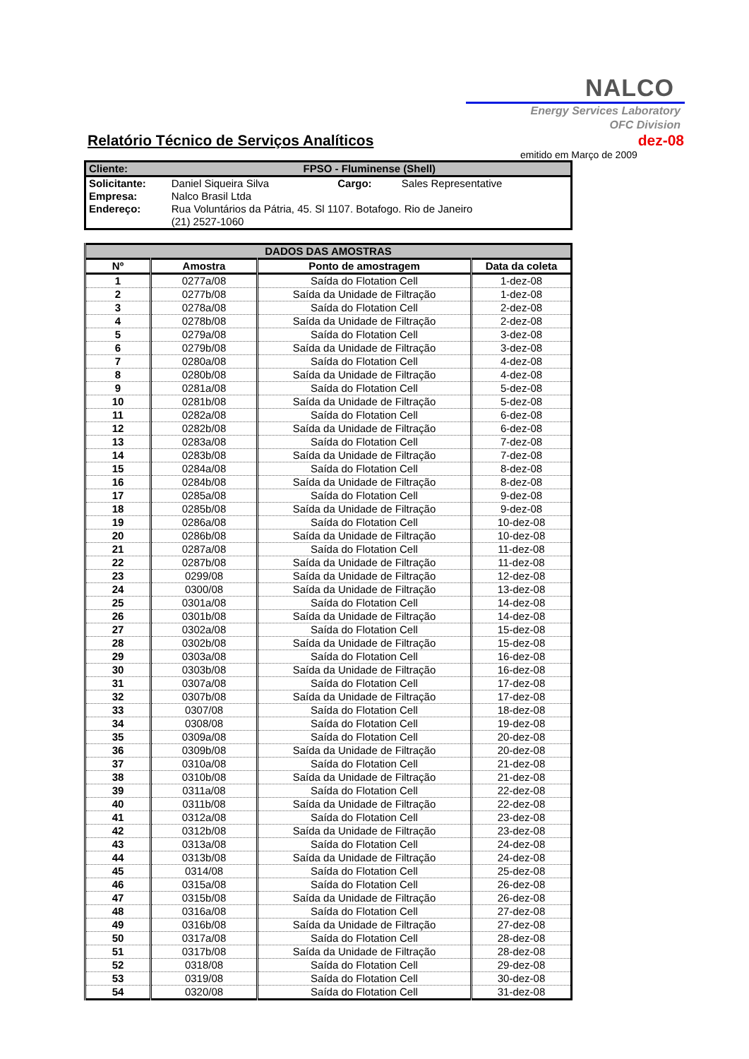NALCO
Energy Services Laboratory
OFC Division
Relatório Técnico de Serviços Analíticos
dez-08
emitido em Março de 2009
| Cliente: | FPSO - Fluminense (Shell) | | |
| Solicitante: | Daniel Siqueira Silva | Cargo: | Sales Representative |
| Empresa: | Nalco Brasil Ltda | | |
| Endereço: | Rua Voluntários da Pátria, 45. Sl 1107. Botafogo. Rio de Janeiro | | |
| | (21) 2527-1060 | | |
| DADOS DAS AMOSTRAS | | | |
| --- | --- | --- | --- |
| Nº | Amostra | Ponto de amostragem | Data da coleta |
| 1 | 0277a/08 | Saída do Flotation Cell | 1-dez-08 |
| 2 | 0277b/08 | Saída da Unidade de Filtração | 1-dez-08 |
| 3 | 0278a/08 | Saída do Flotation Cell | 2-dez-08 |
| 4 | 0278b/08 | Saída da Unidade de Filtração | 2-dez-08 |
| 5 | 0279a/08 | Saída do Flotation Cell | 3-dez-08 |
| 6 | 0279b/08 | Saída da Unidade de Filtração | 3-dez-08 |
| 7 | 0280a/08 | Saída do Flotation Cell | 4-dez-08 |
| 8 | 0280b/08 | Saída da Unidade de Filtração | 4-dez-08 |
| 9 | 0281a/08 | Saída do Flotation Cell | 5-dez-08 |
| 10 | 0281b/08 | Saída da Unidade de Filtração | 5-dez-08 |
| 11 | 0282a/08 | Saída do Flotation Cell | 6-dez-08 |
| 12 | 0282b/08 | Saída da Unidade de Filtração | 6-dez-08 |
| 13 | 0283a/08 | Saída do Flotation Cell | 7-dez-08 |
| 14 | 0283b/08 | Saída da Unidade de Filtração | 7-dez-08 |
| 15 | 0284a/08 | Saída do Flotation Cell | 8-dez-08 |
| 16 | 0284b/08 | Saída da Unidade de Filtração | 8-dez-08 |
| 17 | 0285a/08 | Saída do Flotation Cell | 9-dez-08 |
| 18 | 0285b/08 | Saída da Unidade de Filtração | 9-dez-08 |
| 19 | 0286a/08 | Saída do Flotation Cell | 10-dez-08 |
| 20 | 0286b/08 | Saída da Unidade de Filtração | 10-dez-08 |
| 21 | 0287a/08 | Saída do Flotation Cell | 11-dez-08 |
| 22 | 0287b/08 | Saída da Unidade de Filtração | 11-dez-08 |
| 23 | 0299/08 | Saída da Unidade de Filtração | 12-dez-08 |
| 24 | 0300/08 | Saída da Unidade de Filtração | 13-dez-08 |
| 25 | 0301a/08 | Saída do Flotation Cell | 14-dez-08 |
| 26 | 0301b/08 | Saída da Unidade de Filtração | 14-dez-08 |
| 27 | 0302a/08 | Saída do Flotation Cell | 15-dez-08 |
| 28 | 0302b/08 | Saída da Unidade de Filtração | 15-dez-08 |
| 29 | 0303a/08 | Saída do Flotation Cell | 16-dez-08 |
| 30 | 0303b/08 | Saída da Unidade de Filtração | 16-dez-08 |
| 31 | 0307a/08 | Saída do Flotation Cell | 17-dez-08 |
| 32 | 0307b/08 | Saída da Unidade de Filtração | 17-dez-08 |
| 33 | 0307/08 | Saída do Flotation Cell | 18-dez-08 |
| 34 | 0308/08 | Saída do Flotation Cell | 19-dez-08 |
| 35 | 0309a/08 | Saída do Flotation Cell | 20-dez-08 |
| 36 | 0309b/08 | Saída da Unidade de Filtração | 20-dez-08 |
| 37 | 0310a/08 | Saída do Flotation Cell | 21-dez-08 |
| 38 | 0310b/08 | Saída da Unidade de Filtração | 21-dez-08 |
| 39 | 0311a/08 | Saída do Flotation Cell | 22-dez-08 |
| 40 | 0311b/08 | Saída da Unidade de Filtração | 22-dez-08 |
| 41 | 0312a/08 | Saída do Flotation Cell | 23-dez-08 |
| 42 | 0312b/08 | Saída da Unidade de Filtração | 23-dez-08 |
| 43 | 0313a/08 | Saída do Flotation Cell | 24-dez-08 |
| 44 | 0313b/08 | Saída da Unidade de Filtração | 24-dez-08 |
| 45 | 0314/08 | Saída do Flotation Cell | 25-dez-08 |
| 46 | 0315a/08 | Saída do Flotation Cell | 26-dez-08 |
| 47 | 0315b/08 | Saída da Unidade de Filtração | 26-dez-08 |
| 48 | 0316a/08 | Saída do Flotation Cell | 27-dez-08 |
| 49 | 0316b/08 | Saída da Unidade de Filtração | 27-dez-08 |
| 50 | 0317a/08 | Saída do Flotation Cell | 28-dez-08 |
| 51 | 0317b/08 | Saída da Unidade de Filtração | 28-dez-08 |
| 52 | 0318/08 | Saída do Flotation Cell | 29-dez-08 |
| 53 | 0319/08 | Saída do Flotation Cell | 30-dez-08 |
| 54 | 0320/08 | Saída do Flotation Cell | 31-dez-08 |